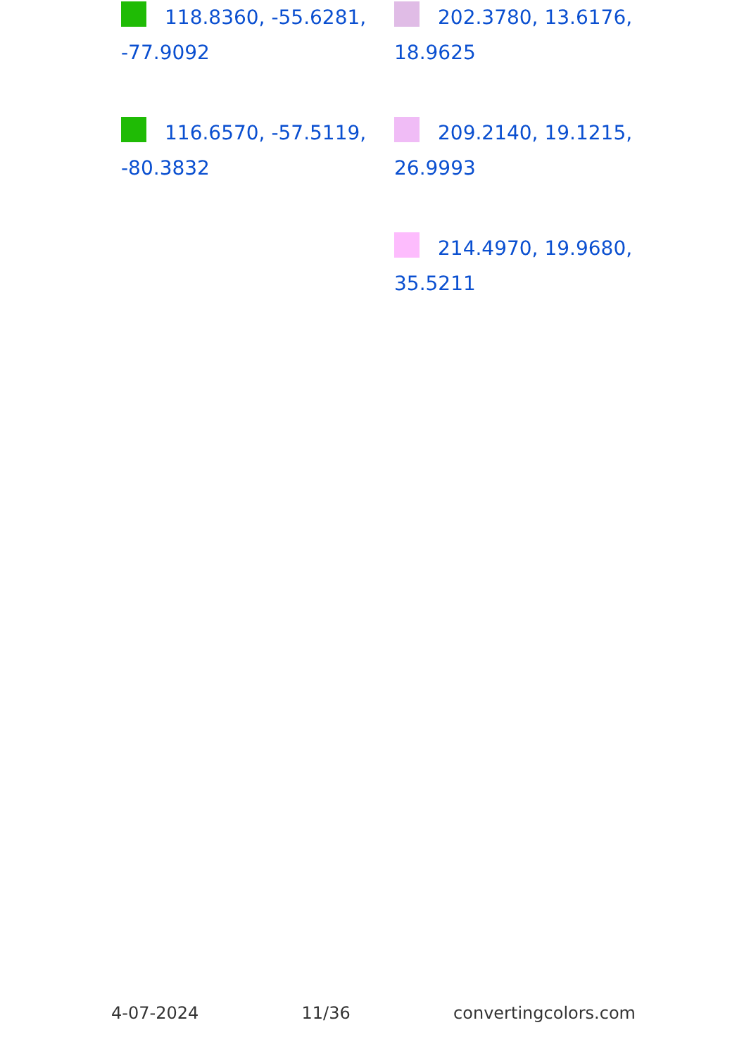118.8360, -55.6281, -77.9092
116.6570, -57.5119, -80.3832
202.3780, 13.6176, 18.9625
209.2140, 19.1215, 26.9993
214.4970, 19.9680, 35.5211
4-07-2024 11/36 convertingcolors.com